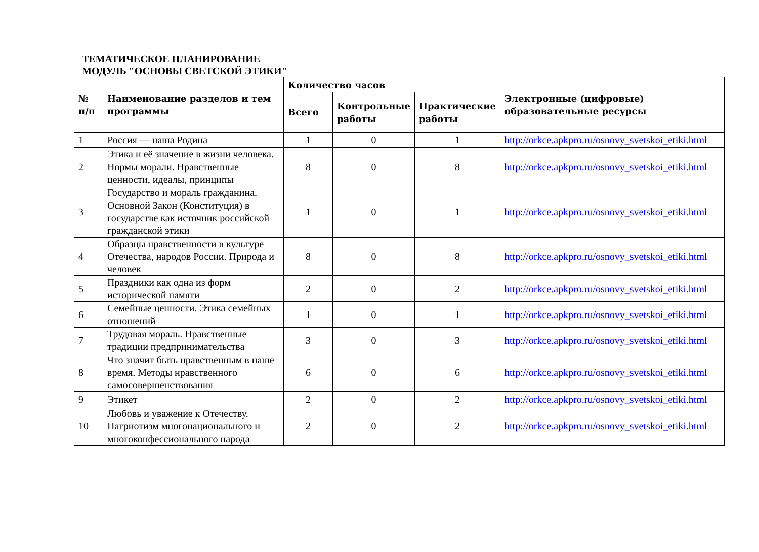ТЕМАТИЧЕСКОЕ ПЛАНИРОВАНИЕ
МОДУЛЬ "ОСНОВЫ СВЕТСКОЙ ЭТИКИ"
| № п/п | Наименование разделов и тем программы | Количество часов | | | Электронные (цифровые) образовательные ресурсы |
| --- | --- | --- | --- | --- | --- |
| | | Всего | Контрольные работы | Практические работы | |
| 1 | Россия — наша Родина | 1 | 0 | 1 | http://orkce.apkpro.ru/osnovy_svetskoi_etiki.html |
| 2 | Этика и её значение в жизни человека. Нормы морали. Нравственные ценности, идеалы, принципы | 8 | 0 | 8 | http://orkce.apkpro.ru/osnovy_svetskoi_etiki.html |
| 3 | Государство и мораль гражданина. Основной Закон (Конституция) в государстве как источник российской гражданской этики | 1 | 0 | 1 | http://orkce.apkpro.ru/osnovy_svetskoi_etiki.html |
| 4 | Образцы нравственности в культуре Отечества, народов России. Природа и человек | 8 | 0 | 8 | http://orkce.apkpro.ru/osnovy_svetskoi_etiki.html |
| 5 | Праздники как одна из форм исторической памяти | 2 | 0 | 2 | http://orkce.apkpro.ru/osnovy_svetskoi_etiki.html |
| 6 | Семейные ценности. Этика семейных отношений | 1 | 0 | 1 | http://orkce.apkpro.ru/osnovy_svetskoi_etiki.html |
| 7 | Трудовая мораль. Нравственные традиции предпринимательства | 3 | 0 | 3 | http://orkce.apkpro.ru/osnovy_svetskoi_etiki.html |
| 8 | Что значит быть нравственным в наше время. Методы нравственного самосовершенствования | 6 | 0 | 6 | http://orkce.apkpro.ru/osnovy_svetskoi_etiki.html |
| 9 | Этикет | 2 | 0 | 2 | http://orkce.apkpro.ru/osnovy_svetskoi_etiki.html |
| 10 | Любовь и уважение к Отечеству. Патриотизм многонационального и многоконфессионального народа | 2 | 0 | 2 | http://orkce.apkpro.ru/osnovy_svetskoi_etiki.html |